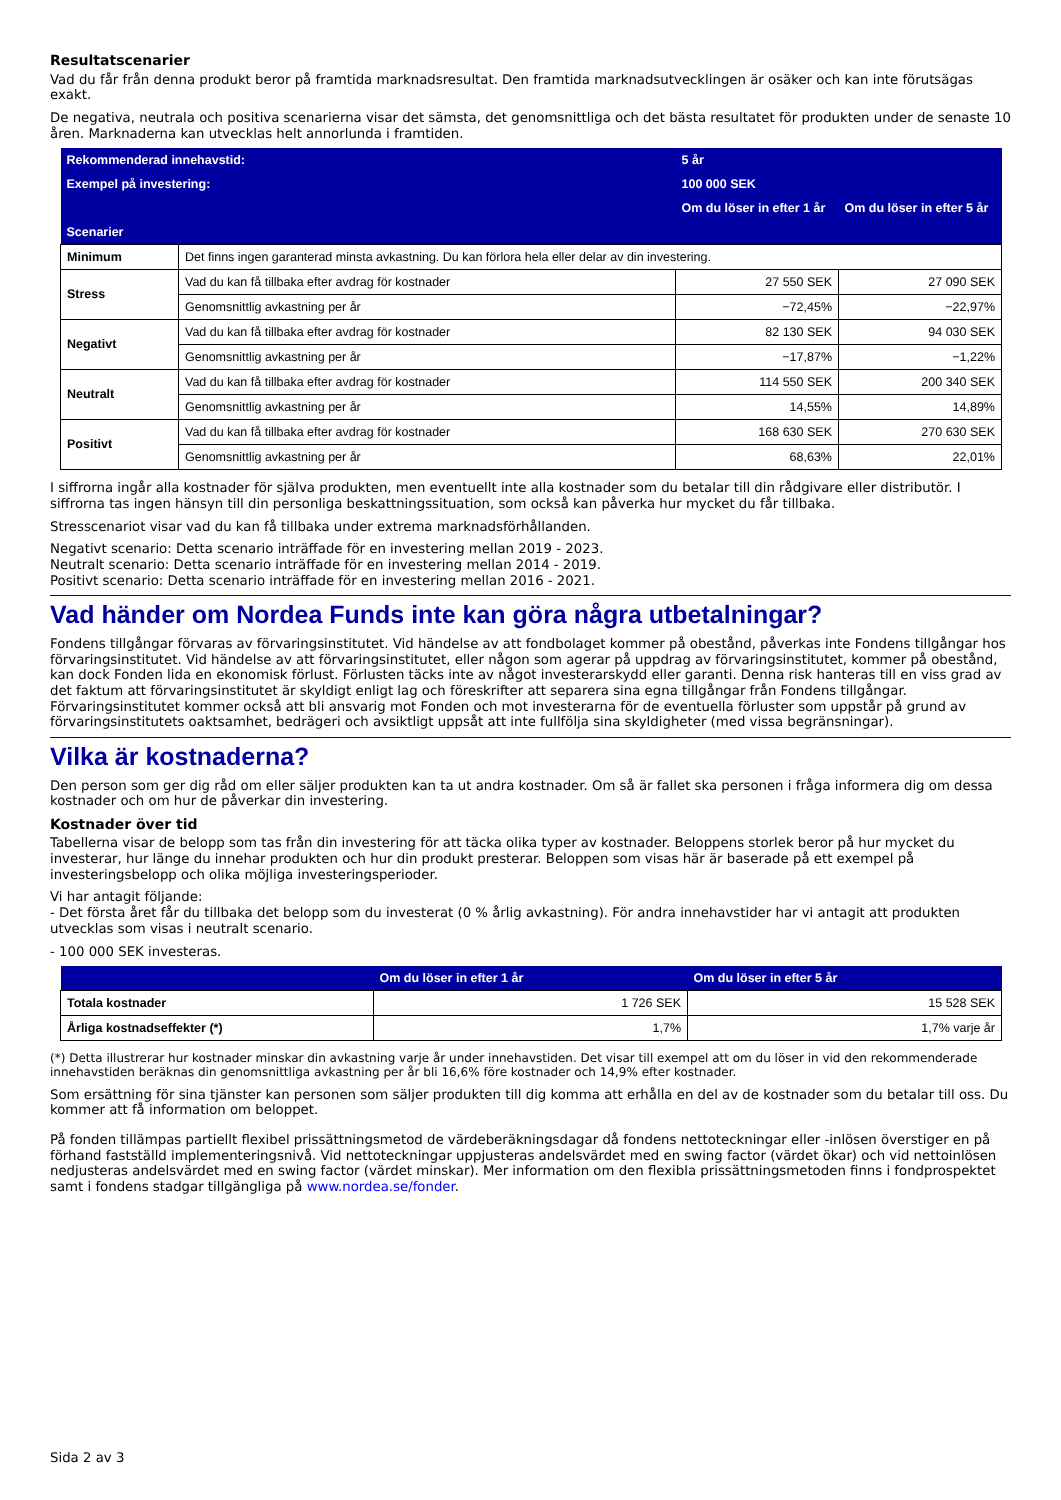Resultatscenarier
Vad du får från denna produkt beror på framtida marknadsresultat. Den framtida marknadsutvecklingen är osäker och kan inte förutsägas exakt.
De negativa, neutrala och positiva scenarierna visar det sämsta, det genomsnittliga och det bästa resultatet för produkten under de senaste 10 åren. Marknaderna kan utvecklas helt annorlunda i framtiden.
| Rekommenderad innehavstid: | | 5 år | |
| Exempel på investering: | | 100 000 SEK | |
| | | Om du löser in efter 1 år | Om du löser in efter 5 år |
| Scenarier | | | |
| Minimum | Det finns ingen garanterad minsta avkastning. Du kan förlora hela eller delar av din investering. | | |
| Stress | Vad du kan få tillbaka efter avdrag för kostnader | 27 550 SEK | 27 090 SEK |
| | Genomsnittlig avkastning per år | −72,45% | −22,97% |
| Negativt | Vad du kan få tillbaka efter avdrag för kostnader | 82 130 SEK | 94 030 SEK |
| | Genomsnittlig avkastning per år | −17,87% | −1,22% |
| Neutralt | Vad du kan få tillbaka efter avdrag för kostnader | 114 550 SEK | 200 340 SEK |
| | Genomsnittlig avkastning per år | 14,55% | 14,89% |
| Positivt | Vad du kan få tillbaka efter avdrag för kostnader | 168 630 SEK | 270 630 SEK |
| | Genomsnittlig avkastning per år | 68,63% | 22,01% |
I siffrorna ingår alla kostnader för själva produkten, men eventuellt inte alla kostnader som du betalar till din rådgivare eller distributör. I siffrorna tas ingen hänsyn till din personliga beskattningssituation, som också kan påverka hur mycket du får tillbaka.
Stresscenariot visar vad du kan få tillbaka under extrema marknadsförhållanden.
Negativt scenario: Detta scenario inträffade för en investering mellan 2019 - 2023.
Neutralt scenario: Detta scenario inträffade för en investering mellan 2014 - 2019.
Positivt scenario: Detta scenario inträffade för en investering mellan 2016 - 2021.
Vad händer om Nordea Funds inte kan göra några utbetalningar?
Fondens tillgångar förvaras av förvaringsinstitutet. Vid händelse av att fondbolaget kommer på obestånd, påverkas inte Fondens tillgångar hos förvaringsinstitutet. Vid händelse av att förvaringsinstitutet, eller någon som agerar på uppdrag av förvaringsinstitutet, kommer på obestånd, kan dock Fonden lida en ekonomisk förlust. Förlusten täcks inte av något investerarskydd eller garanti. Denna risk hanteras till en viss grad av det faktum att förvaringsinstitutet är skyldigt enligt lag och föreskrifter att separera sina egna tillgångar från Fondens tillgångar. Förvaringsinstitutet kommer också att bli ansvarig mot Fonden och mot investerarna för de eventuella förluster som uppstår på grund av förvaringsinstitutets oaktsamhet, bedrägeri och avsiktligt uppsåt att inte fullfölja sina skyldigheter (med vissa begränsningar).
Vilka är kostnaderna?
Den person som ger dig råd om eller säljer produkten kan ta ut andra kostnader. Om så är fallet ska personen i fråga informera dig om dessa kostnader och om hur de påverkar din investering.
Kostnader över tid
Tabellerna visar de belopp som tas från din investering för att täcka olika typer av kostnader. Beloppens storlek beror på hur mycket du investerar, hur länge du innehar produkten och hur din produkt presterar. Beloppen som visas här är baserade på ett exempel på investeringsbelopp och olika möjliga investeringsperioder.
Vi har antagit följande:
- Det första året får du tillbaka det belopp som du investerat (0 % årlig avkastning). För andra innehavstider har vi antagit att produkten utvecklas som visas i neutralt scenario.
- 100 000 SEK investeras.
| | Om du löser in efter 1 år | Om du löser in efter 5 år |
| Totala kostnader | 1 726 SEK | 15 528 SEK |
| Årliga kostnadseffekter (*) | 1,7% | 1,7% varje år |
(*) Detta illustrerar hur kostnader minskar din avkastning varje år under innehavstiden. Det visar till exempel att om du löser in vid den rekommenderade innehavstiden beräknas din genomsnittliga avkastning per år bli 16,6% före kostnader och 14,9% efter kostnader.
Som ersättning för sina tjänster kan personen som säljer produkten till dig komma att erhålla en del av de kostnader som du betalar till oss. Du kommer att få information om beloppet.
På fonden tillämpas partiellt flexibel prissättningsmetod de värdeberäkningsdagar då fondens nettoteckningar eller -inlösen överstiger en på förhand fastställd implementeringsnivå. Vid nettoteckningar uppjusteras andelsvärdet med en swing factor (värdet ökar) och vid nettoinlösen nedjusteras andelsvärdet med en swing factor (värdet minskar). Mer information om den flexibla prissättningsmetoden finns i fondprospektet samt i fondens stadgar tillgängliga på www.nordea.se/fonder.
Sida 2 av 3